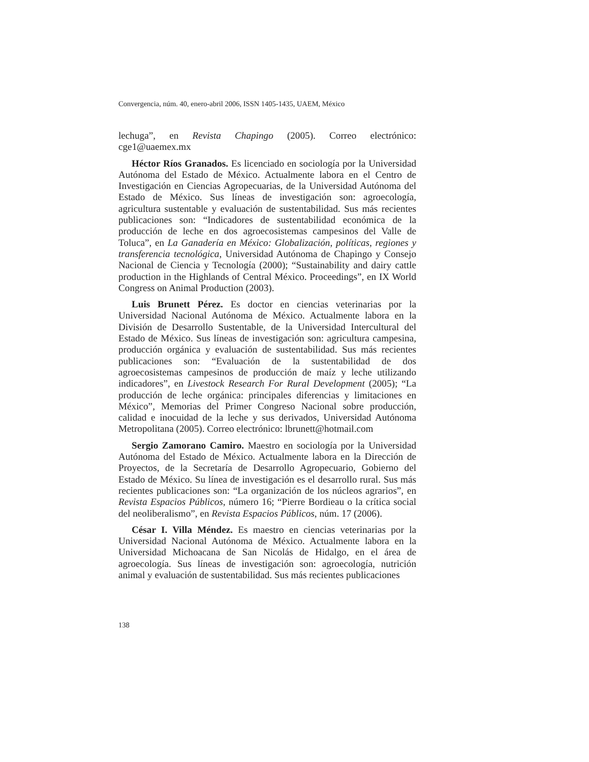Convergencia, núm. 40, enero-abril 2006, ISSN 1405-1435, UAEM, México
lechuga”, en Revista Chapingo (2005). Correo electrónico: cge1@uaemex.mx
Héctor Ríos Granados. Es licenciado en sociología por la Universidad Autónoma del Estado de México. Actualmente labora en el Centro de Investigación en Ciencias Agropecuarias, de la Universidad Autónoma del Estado de México. Sus líneas de investigación son: agroecología, agricultura sustentable y evaluación de sustentabilidad. Sus más recientes publicaciones son: “Indicadores de sustentabilidad económica de la producción de leche en dos agroecosistemas campesinos del Valle de Toluca”, en La Ganadería en México: Globalización, políticas, regiones y transferencia tecnológica, Universidad Autónoma de Chapingo y Consejo Nacional de Ciencia y Tecnología (2000); “Sustainability and dairy cattle production in the Highlands of Central México. Proceedings”, en IX World Congress on Animal Production (2003).
Luis Brunett Pérez. Es doctor en ciencias veterinarias por la Universidad Nacional Autónoma de México. Actualmente labora en la División de Desarrollo Sustentable, de la Universidad Intercultural del Estado de México. Sus líneas de investigación son: agricultura campesina, producción orgánica y evaluación de sustentabilidad. Sus más recientes publicaciones son: “Evaluación de la sustentabilidad de dos agroecosistemas campesinos de producción de maíz y leche utilizando indicadores”, en Livestock Research For Rural Development (2005); “La producción de leche orgánica: principales diferencias y limitaciones en México”, Memorias del Primer Congreso Nacional sobre producción, calidad e inocuidad de la leche y sus derivados, Universidad Autónoma Metropolitana (2005). Correo electrónico: lbrunett@hotmail.com
Sergio Zamorano Camiro. Maestro en sociología por la Universidad Autónoma del Estado de México. Actualmente labora en la Dirección de Proyectos, de la Secretaría de Desarrollo Agropecuario, Gobierno del Estado de México. Su línea de investigación es el desarrollo rural. Sus más recientes publicaciones son: “La organización de los núcleos agrarios”, en Revista Espacios Públicos, número 16; “Pierre Bordieau o la crítica social del neoliberalismo”, en Revista Espacios Públicos, núm. 17 (2006).
César I. Villa Méndez. Es maestro en ciencias veterinarias por la Universidad Nacional Autónoma de México. Actualmente labora en la Universidad Michoacana de San Nicolás de Hidalgo, en el área de agroecología. Sus líneas de investigación son: agroecología, nutrición animal y evaluación de sustentabilidad. Sus más recientes publicaciones
138